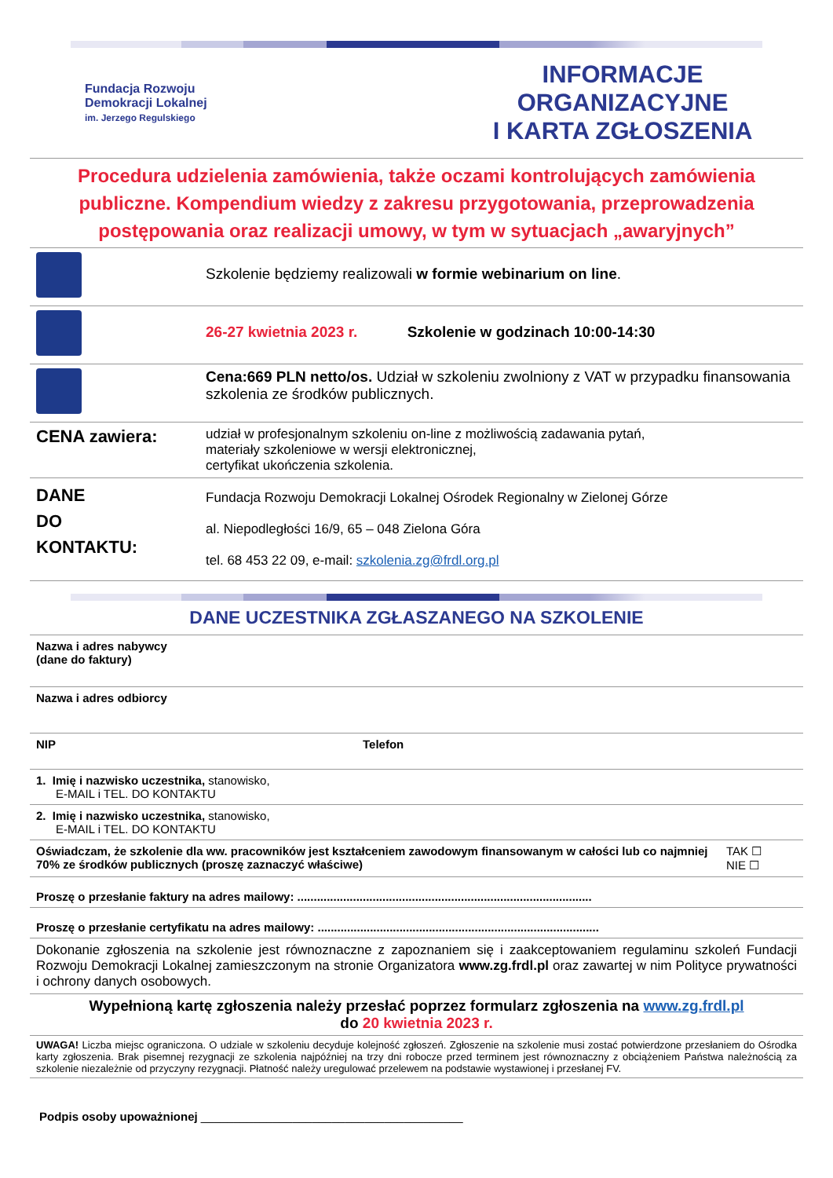Fundacja Rozwoju
Demokracji Lokalnej
im. Jerzego Regulskiego
INFORMACJE ORGANIZACYJNE
I KARTA ZGŁOSZENIA
Procedura udzielenia zamówienia, także oczami kontrolujących zamówienia publiczne. Kompendium wiedzy z zakresu przygotowania, przeprowadzenia postępowania oraz realizacji umowy, w tym w sytuacjach „awaryjnych”
| | Szkolenie będziemy realizowali w formie webinarium on line . |
| | 26-27 kwietnia 2023 r. Szkolenie w godzinach 10:00-14:30 |
| | Cena:669 PLN netto/os. Udział w szkoleniu zwolniony z VAT w przypadku finansowania szkolenia ze środków publicznych. |
| CENA zawiera: | udział w profesjonalnym szkoleniu on-line z możliwością zadawania pytań, materiały szkoleniowe w wersji elektronicznej, certyfikat ukończenia szkolenia. |
| DANE DO KONTAKTU: | Fundacja Rozwoju Demokracji Lokalnej Ośrodek Regionalny w Zielonej Górze al. Niepodległości 16/9, 65 – 048 Zielona Góra tel. 68 453 22 09, e-mail: szkolenia.zg@frdl.org.pl |
DANE UCZESTNIKA ZGŁASZANEGO NA SZKOLENIE
| Nazwa i adres nabywcy (dane do faktury) | | |
| Nazwa i adres odbiorcy | | |
| NIP | Telefon | |
| 1. Imię i nazwisko uczestnika, stanowisko, E-MAIL i TEL. DO KONTAKTU | | |
| 2. Imię i nazwisko uczestnika, stanowisko, E-MAIL i TEL. DO KONTAKTU | | |
| Oświadczam, że szkolenie dla ww. pracowników jest kształceniem zawodowym finansowanym w całości lub co najmniej 70% ze środków publicznych (proszę zaznaczyć właściwe) | | TAK ☐ NIE ☐ |
| Proszę o przesłanie faktury na adres mailowy: .......................................................................................... | | |
| Proszę o przesłanie certyfikatu na adres mailowy: ...................................................................................... | | |
| Dokonanie zgłoszenia na szkolenie jest równoznaczne z zapoznaniem się i zaakceptowaniem regulaminu szkoleń Fundacji Rozwoju Demokracji Lokalnej zamieszczonym na stronie Organizatora www.zg.frdl.pl oraz zawartej w nim Polityce prywatności i ochrony danych osobowych. | | |
Wypełnioną kartę zgłoszenia należy przesłać poprzez formularz zgłoszenia na www.zg.frdl.pl
do 20 kwietnia 2023 r.
UWAGA! Liczba miejsc ograniczona. O udziale w szkoleniu decyduje kolejność zgłoszeń. Zgłoszenie na szkolenie musi zostać potwierdzone przesłaniem do Ośrodka karty zgłoszenia. Brak pisemnej rezygnacji ze szkolenia najpóźniej na trzy dni robocze przed terminem jest równoznaczny z obciążeniem Państwa należnością za szkolenie niezależnie od przyczyny rezygnacji. Płatność należy uregulować przelewem na podstawie wystawionej i przesłanej FV.
Podpis osoby upoważnionej ________________________________________